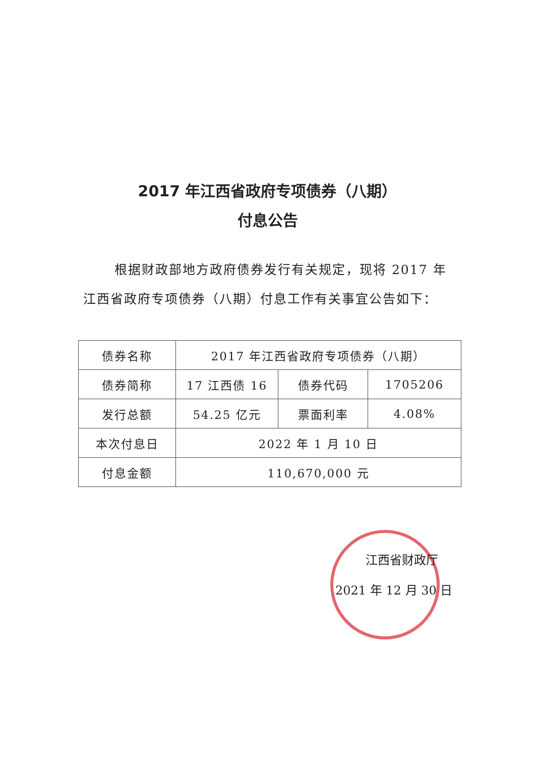2017 年江西省政府专项债券（八期）
付息公告
根据财政部地方政府债券发行有关规定，现将 2017 年江西省政府专项债券（八期）付息工作有关事宜公告如下：
| 债券名称 | 2017 年江西省政府专项债券（八期） | | |
| 债券简称 | 17 江西债 16 | 债券代码 | 1705206 |
| 发行总额 | 54.25 亿元 | 票面利率 | 4.08% |
| 本次付息日 | 2022 年 1 月 10 日 | | |
| 付息金额 | 110,670,000 元 | | |
江西省财政厅
2021 年 12 月 30 日